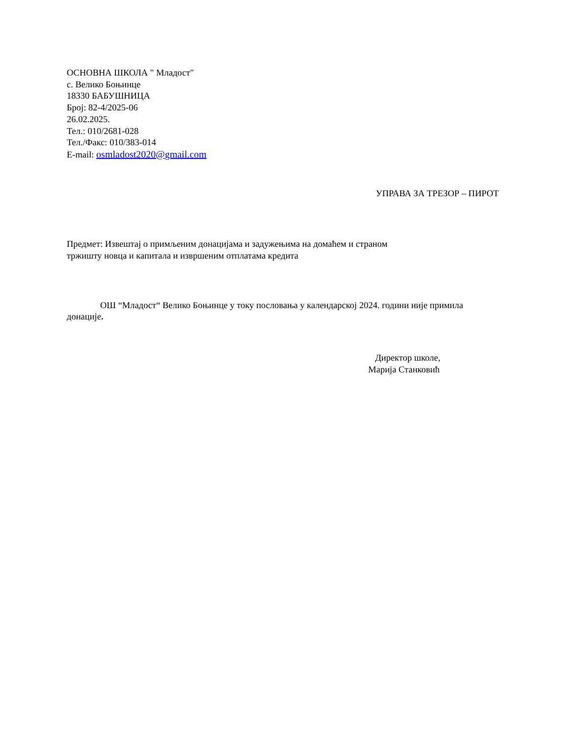ОСНОВНА ШКОЛА " Младост"
с. Велико Боњинце
18330 БАБУШНИЦА
Број: 82-4/2025-06
26.02.2025.
Тел.: 010/2681-028
Тел./Факс: 010/383-014
E-mail: osmladost2020@gmail.com
УПРАВА ЗА ТРЕЗОР – ПИРОТ
Предмет: Извештај о примљеним донацијама и задужењима на домаћем и страном
тржишту новца и капитала и извршеним отплатама кредита
ОШ “Младост“ Велико Боњинце у току пословања у календарској 2024. години није примила донацијe.
Директор школе,
Марија Станковић